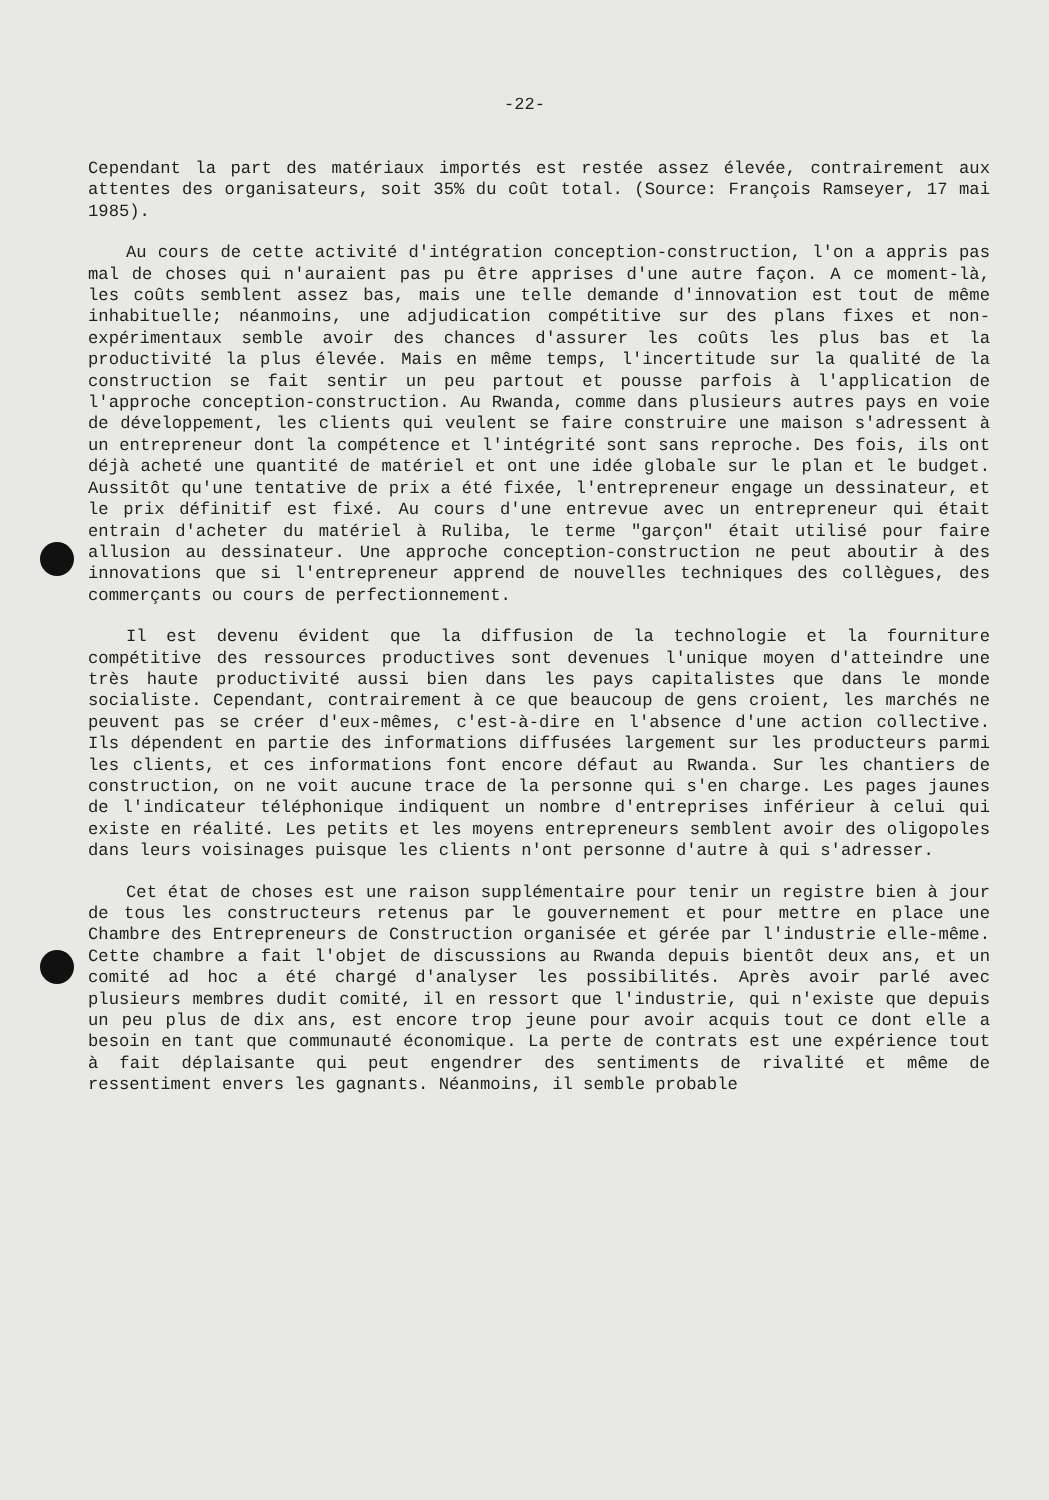-22-
Cependant la part des matériaux importés est restée assez élevée, contrairement aux attentes des organisateurs, soit 35% du coût total. (Source: François Ramseyer, 17 mai 1985).
Au cours de cette activité d'intégration conception-construction, l'on a appris pas mal de choses qui n'auraient pas pu être apprises d'une autre façon. A ce moment-là, les coûts semblent assez bas, mais une telle demande d'innovation est tout de même inhabituelle; néanmoins, une adjudication compétitive sur des plans fixes et non-expérimentaux semble avoir des chances d'assurer les coûts les plus bas et la productivité la plus élevée. Mais en même temps, l'incertitude sur la qualité de la construction se fait sentir un peu partout et pousse parfois à l'application de l'approche conception-construction. Au Rwanda, comme dans plusieurs autres pays en voie de développement, les clients qui veulent se faire construire une maison s'adressent à un entrepreneur dont la compétence et l'intégrité sont sans reproche. Des fois, ils ont déjà acheté une quantité de matériel et ont une idée globale sur le plan et le budget. Aussitôt qu'une tentative de prix a été fixée, l'entrepreneur engage un dessinateur, et le prix définitif est fixé. Au cours d'une entrevue avec un entrepreneur qui était entrain d'acheter du matériel à Ruliba, le terme "garçon" était utilisé pour faire allusion au dessinateur. Une approche conception-construction ne peut aboutir à des innovations que si l'entrepreneur apprend de nouvelles techniques des collègues, des commerçants ou cours de perfectionnement.
Il est devenu évident que la diffusion de la technologie et la fourniture compétitive des ressources productives sont devenues l'unique moyen d'atteindre une très haute productivité aussi bien dans les pays capitalistes que dans le monde socialiste. Cependant, contrairement à ce que beaucoup de gens croient, les marchés ne peuvent pas se créer d'eux-mêmes, c'est-à-dire en l'absence d'une action collective. Ils dépendent en partie des informations diffusées largement sur les producteurs parmi les clients, et ces informations font encore défaut au Rwanda. Sur les chantiers de construction, on ne voit aucune trace de la personne qui s'en charge. Les pages jaunes de l'indicateur téléphonique indiquent un nombre d'entreprises inférieur à celui qui existe en réalité. Les petits et les moyens entrepreneurs semblent avoir des oligopoles dans leurs voisinages puisque les clients n'ont personne d'autre à qui s'adresser.
Cet état de choses est une raison supplémentaire pour tenir un registre bien à jour de tous les constructeurs retenus par le gouvernement et pour mettre en place une Chambre des Entrepreneurs de Construction organisée et gérée par l'industrie elle-même. Cette chambre a fait l'objet de discussions au Rwanda depuis bientôt deux ans, et un comité ad hoc a été chargé d'analyser les possibilités. Après avoir parlé avec plusieurs membres dudit comité, il en ressort que l'industrie, qui n'existe que depuis un peu plus de dix ans, est encore trop jeune pour avoir acquis tout ce dont elle a besoin en tant que communauté économique. La perte de contrats est une expérience tout à fait déplaisante qui peut engendrer des sentiments de rivalité et même de ressentiment envers les gagnants. Néanmoins, il semble probable